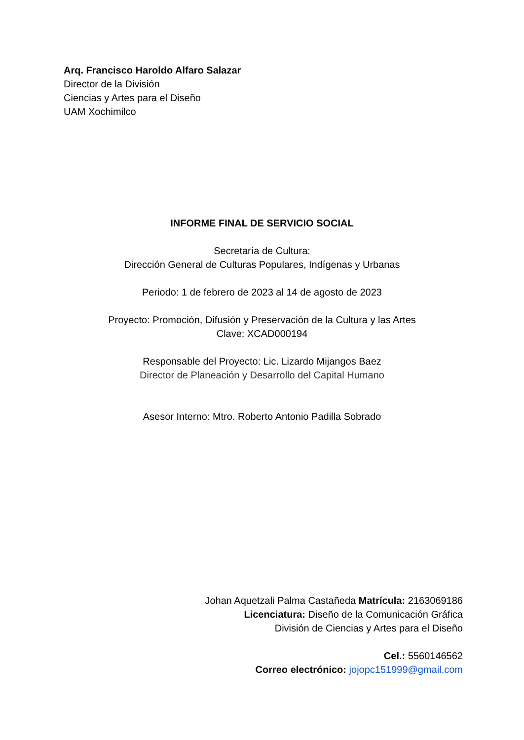Arq. Francisco Haroldo Alfaro Salazar
Director de la División
Ciencias y Artes para el Diseño
UAM Xochimilco
INFORME FINAL DE SERVICIO SOCIAL
Secretaría de Cultura:
Dirección General de Culturas Populares, Indígenas y Urbanas
Periodo: 1 de febrero de 2023 al 14 de agosto de 2023
Proyecto: Promoción, Difusión y Preservación de la Cultura y las Artes
Clave: XCAD000194
Responsable del Proyecto: Lic. Lizardo Mijangos Baez
Director de Planeación y Desarrollo del Capital Humano
Asesor Interno: Mtro. Roberto Antonio Padilla Sobrado
Johan Aquetzali Palma Castañeda Matrícula: 2163069186
Licenciatura: Diseño de la Comunicación Gráfica
División de Ciencias y Artes para el Diseño
Cel.: 5560146562
Correo electrónico: jojopc151999@gmail.com